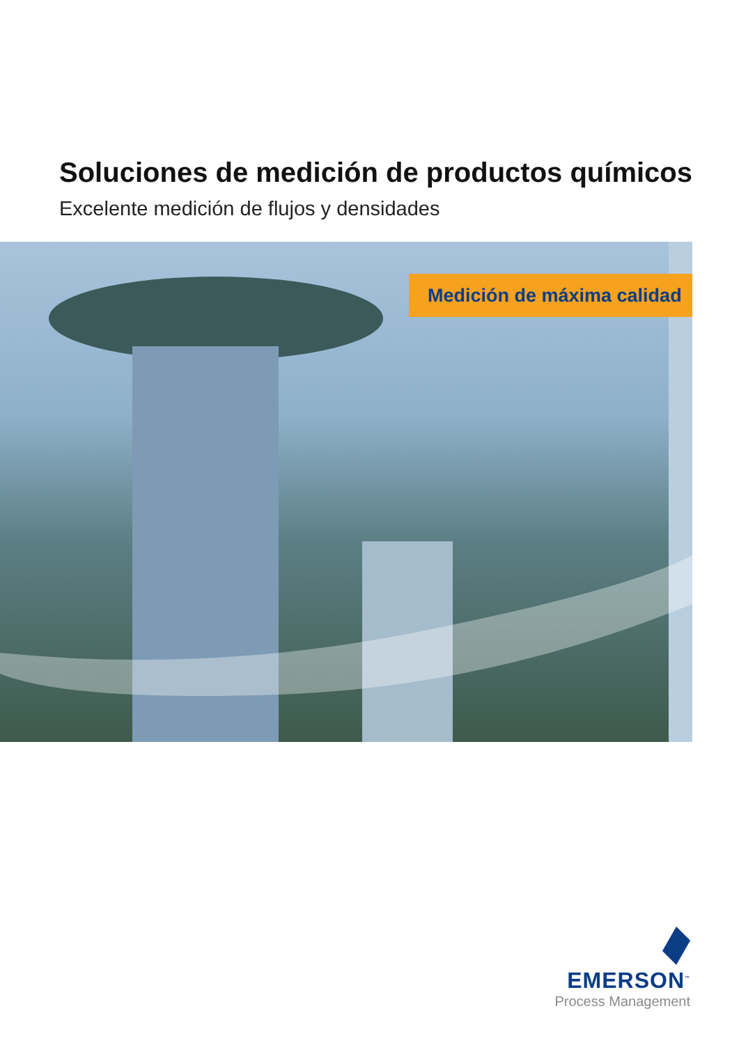Soluciones de medición de productos químicos
Excelente medición de flujos y densidades
Medición de máxima calidad
EMERSON<sup>™</sup>
Process Management